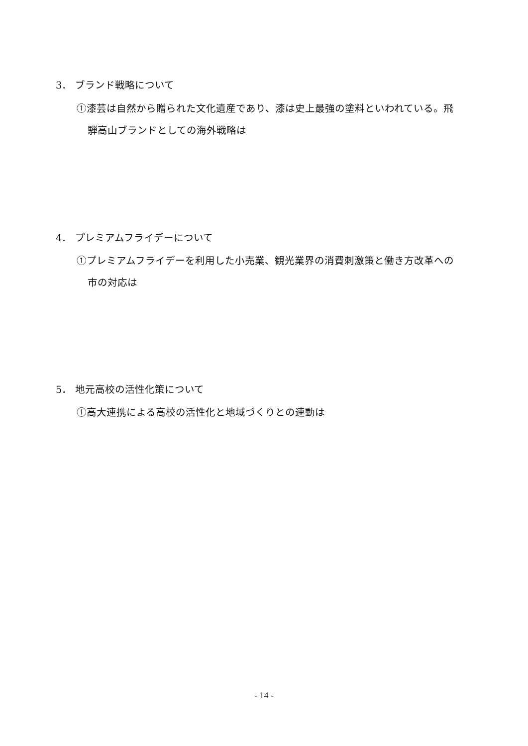3． ブランド戦略について
①漆芸は自然から贈られた文化遺産であり、漆は史上最強の塗料といわれている。飛
騨高山ブランドとしての海外戦略は
4． プレミアムフライデーについて
①プレミアムフライデーを利用した小売業、観光業界の消費刺激策と働き方改革への
市の対応は
5． 地元高校の活性化策について
①高大連携による高校の活性化と地域づくりとの連動は
- 14 -